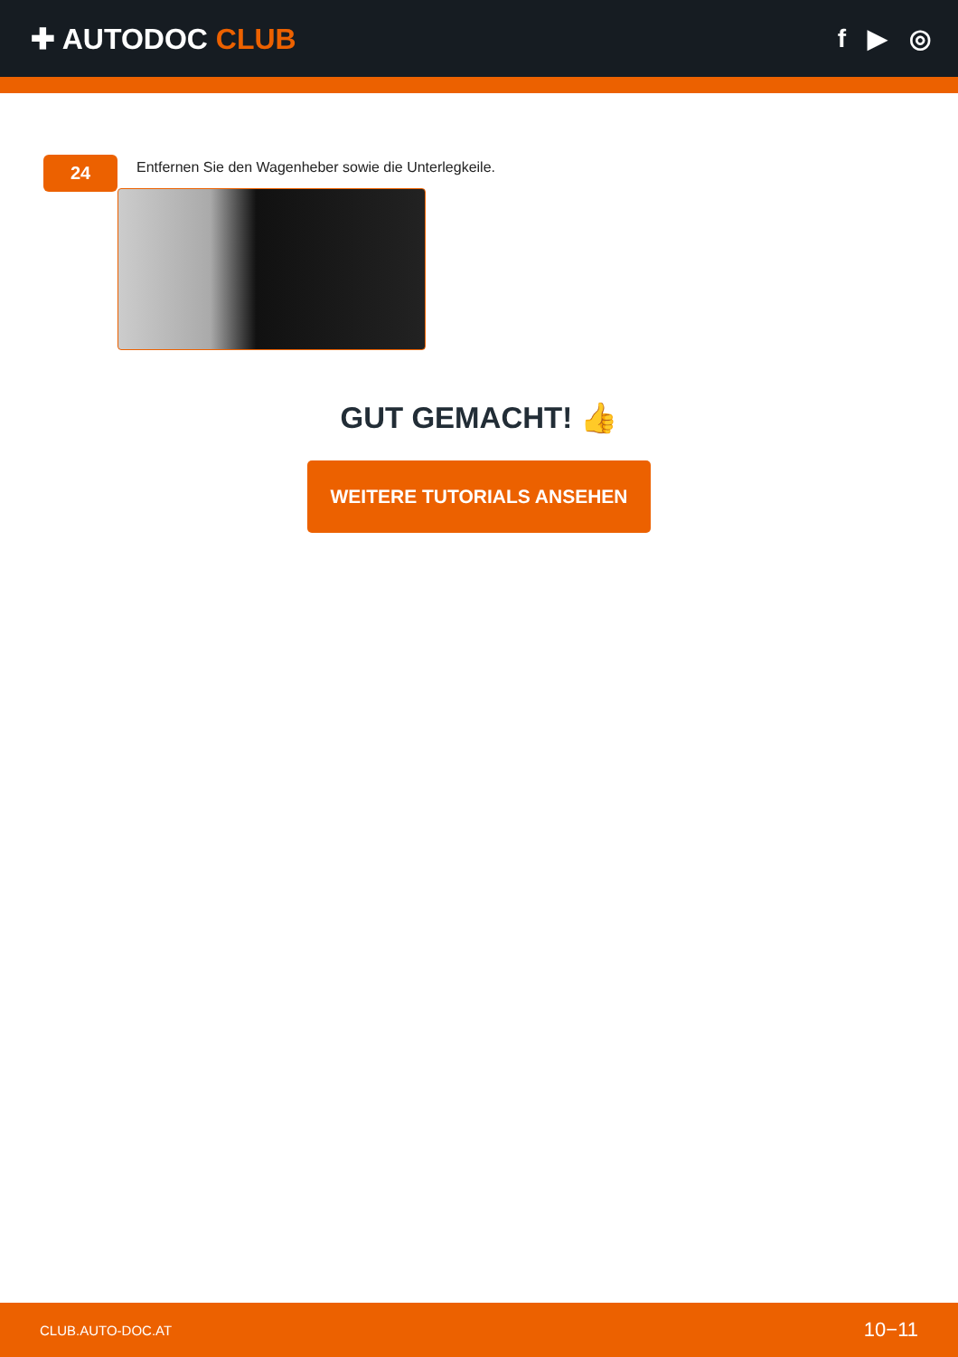✚ AUTODOC CLUB f ▶ ◎
24
Entfernen Sie den Wagenheber sowie die Unterlegkeile.
GUT GEMACHT! 👍
WEITERE TUTORIALS ANSEHEN
CLUB.AUTO-DOC.AT 10−11